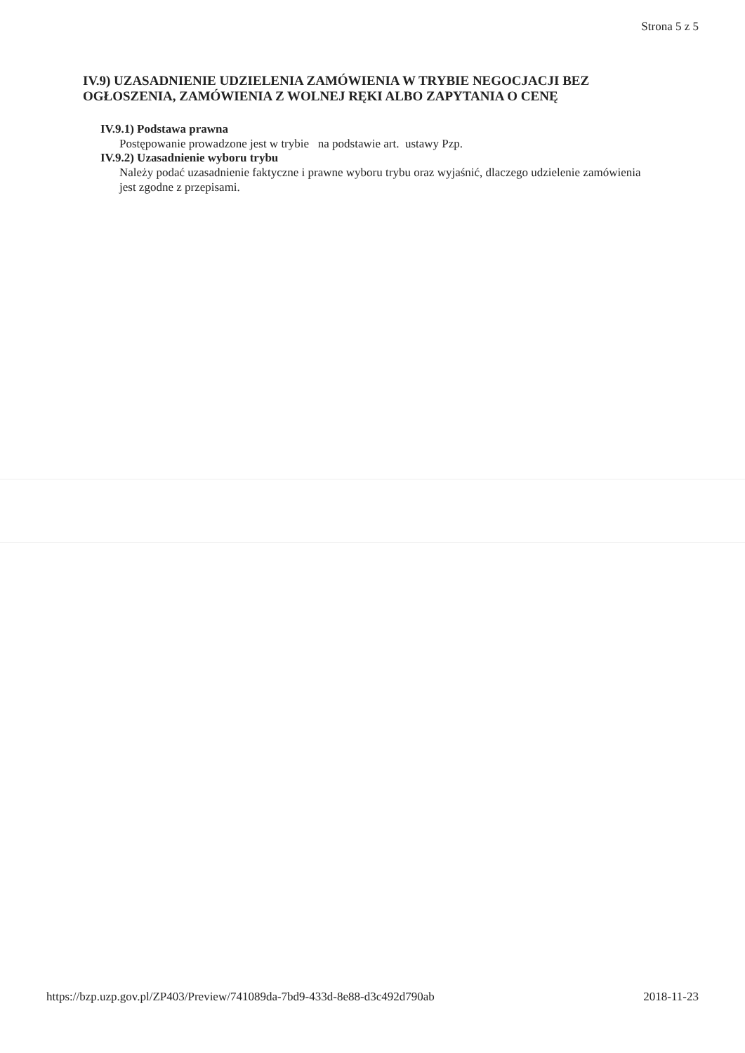Strona 5 z 5
IV.9) UZASADNIENIE UDZIELENIA ZAMÓWIENIA W TRYBIE NEGOCJACJI BEZ OGŁOSZENIA, ZAMÓWIENIA Z WOLNEJ RĘKI ALBO ZAPYTANIA O CENĘ
IV.9.1) Podstawa prawna
Postępowanie prowadzone jest w trybie na podstawie art. ustawy Pzp.
IV.9.2) Uzasadnienie wyboru trybu
Należy podać uzasadnienie faktyczne i prawne wyboru trybu oraz wyjaśnić, dlaczego udzielenie zamówienia jest zgodne z przepisami.
https://bzp.uzp.gov.pl/ZP403/Preview/741089da-7bd9-433d-8e88-d3c492d790ab 2018-11-23